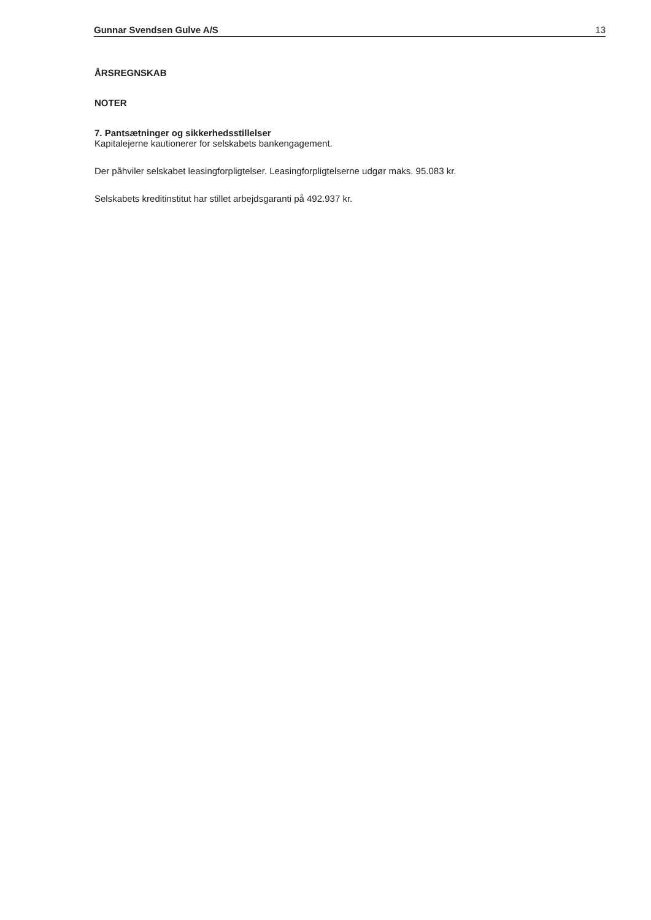Gunnar Svendsen Gulve A/S 13
ÅRSREGNSKAB
NOTER
7. Pantsætninger og sikkerhedsstillelser
Kapitalejerne kautionerer for selskabets bankengagement.
Der påhviler selskabet leasingforpligtelser. Leasingforpligtelserne udgør maks. 95.083 kr.
Selskabets kreditinstitut har stillet arbejdsgaranti på 492.937 kr.